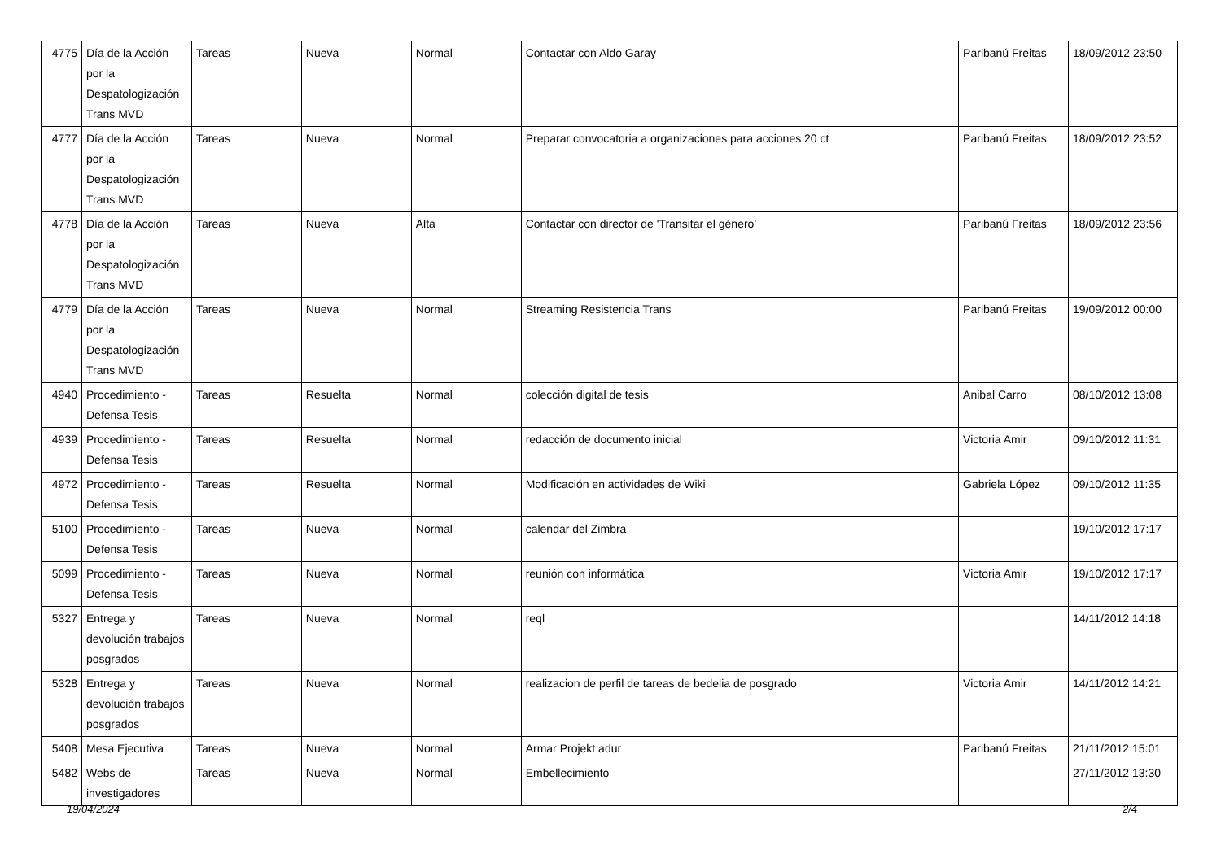| 4775 | Día de la Acción por la Despatologización Trans MVD | Tareas | Nueva | Normal | Contactar con Aldo Garay | Paribanú Freitas | 18/09/2012 23:50 |
| 4777 | Día de la Acción por la Despatologización Trans MVD | Tareas | Nueva | Normal | Preparar convocatoria a organizaciones para acciones 20 ct | Paribanú Freitas | 18/09/2012 23:52 |
| 4778 | Día de la Acción por la Despatologización Trans MVD | Tareas | Nueva | Alta | Contactar con director de 'Transitar el género' | Paribanú Freitas | 18/09/2012 23:56 |
| 4779 | Día de la Acción por la Despatologización Trans MVD | Tareas | Nueva | Normal | Streaming Resistencia Trans | Paribanú Freitas | 19/09/2012 00:00 |
| 4940 | Procedimiento - Defensa Tesis | Tareas | Resuelta | Normal | colección digital de tesis | Anibal Carro | 08/10/2012 13:08 |
| 4939 | Procedimiento - Defensa Tesis | Tareas | Resuelta | Normal | redacción de documento inicial | Victoria Amir | 09/10/2012 11:31 |
| 4972 | Procedimiento - Defensa Tesis | Tareas | Resuelta | Normal | Modificación en actividades de Wiki | Gabriela López | 09/10/2012 11:35 |
| 5100 | Procedimiento - Defensa Tesis | Tareas | Nueva | Normal | calendar del Zimbra | | 19/10/2012 17:17 |
| 5099 | Procedimiento - Defensa Tesis | Tareas | Nueva | Normal | reunión con informática | Victoria Amir | 19/10/2012 17:17 |
| 5327 | Entrega y devolución trabajos posgrados | Tareas | Nueva | Normal | reql | | 14/11/2012 14:18 |
| 5328 | Entrega y devolución trabajos posgrados | Tareas | Nueva | Normal | realizacion de perfil de tareas de bedelia de posgrado | Victoria Amir | 14/11/2012 14:21 |
| 5408 | Mesa Ejecutiva | Tareas | Nueva | Normal | Armar Projekt adur | Paribanú Freitas | 21/11/2012 15:01 |
| 5482 | Webs de investigadores | Tareas | Nueva | Normal | Embellecimiento | | 27/11/2012 13:30 |
19/04/2024 2/4